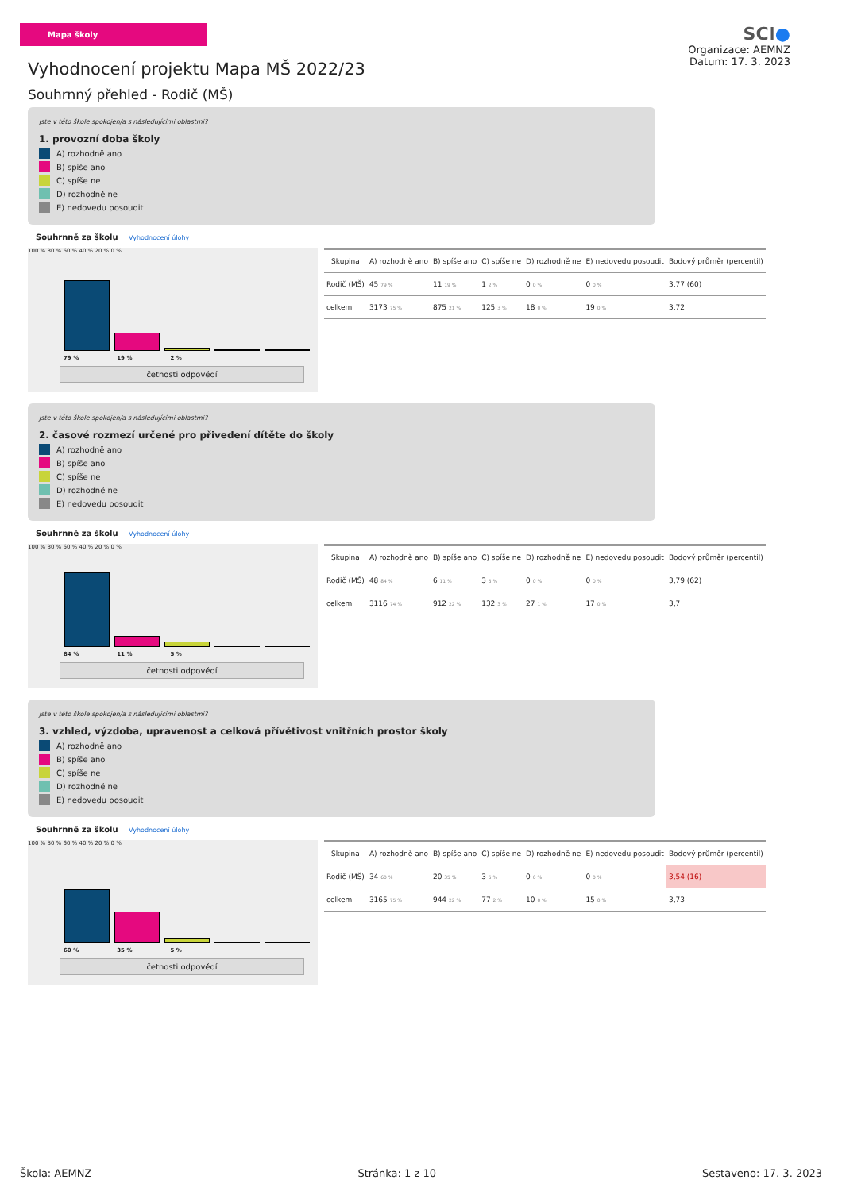Mapa školy
Vyhodnocení projektu Mapa MŠ 2022/23
Souhrnný přehled - Rodič (MŠ)
SCI●
Organizace: AEMNZ
Datum: 17. 3. 2023
Jste v této škole spokojen/a s následujícími oblastmi?
1. provozní doba školy
A) rozhodně ano
B) spíše ano
C) spíše ne
D) rozhodně ne
E) nedovedu posoudit
Souhrnně za školu Vyhodnocení úlohy
100 % 80 % 60 % 40 % 20 % 0 %
79 % 19 % 2 %
četnosti odpovědí
| Skupina | A) rozhodně ano | B) spíše ano | C) spíše ne | D) rozhodně ne | E) nedovedu posoudit | Bodový průměr (percentil) |
| --- | --- | --- | --- | --- | --- | --- |
| Rodič (MŠ) | 45 79 % | 11 19 % | 1 2 % | 0 0 % | 0 0 % | 3,77 (60) |
| celkem | 3173 75 % | 875 21 % | 125 3 % | 18 0 % | 19 0 % | 3,72 |
Jste v této škole spokojen/a s následujícími oblastmi?
2. časové rozmezí určené pro přivedení dítěte do školy
A) rozhodně ano
B) spíše ano
C) spíše ne
D) rozhodně ne
E) nedovedu posoudit
Souhrnně za školu Vyhodnocení úlohy
100 % 80 % 60 % 40 % 20 % 0 %
84 % 11 % 5 %
četnosti odpovědí
| Skupina | A) rozhodně ano | B) spíše ano | C) spíše ne | D) rozhodně ne | E) nedovedu posoudit | Bodový průměr (percentil) |
| --- | --- | --- | --- | --- | --- | --- |
| Rodič (MŠ) | 48 84 % | 6 11 % | 3 5 % | 0 0 % | 0 0 % | 3,79 (62) |
| celkem | 3116 74 % | 912 22 % | 132 3 % | 27 1 % | 17 0 % | 3,7 |
Jste v této škole spokojen/a s následujícími oblastmi?
3. vzhled, výzdoba, upravenost a celková přívětivost vnitřních prostor školy
A) rozhodně ano
B) spíše ano
C) spíše ne
D) rozhodně ne
E) nedovedu posoudit
Souhrnně za školu Vyhodnocení úlohy
100 % 80 % 60 % 40 % 20 % 0 %
60 % 35 % 5 %
četnosti odpovědí
| Skupina | A) rozhodně ano | B) spíše ano | C) spíše ne | D) rozhodně ne | E) nedovedu posoudit | Bodový průměr (percentil) |
| --- | --- | --- | --- | --- | --- | --- |
| Rodič (MŠ) | 34 60 % | 20 35 % | 3 5 % | 0 0 % | 0 0 % | 3,54 (16) |
| celkem | 3165 75 % | 944 22 % | 77 2 % | 10 0 % | 15 0 % | 3,73 |
Škola: AEMNZ Stránka: 1 z 10 Sestaveno: 17. 3. 2023